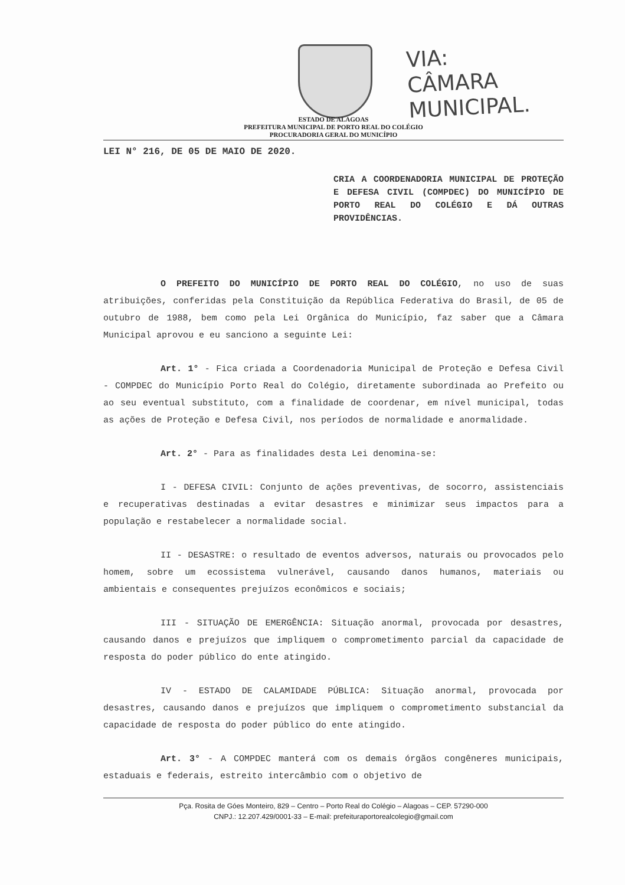VIA:
CÂMARA MUNICIPAL.
ESTADO DE ALAGOAS
PREFEITURA MUNICIPAL DE PORTO REAL DO COLÉGIO
PROCURADORIA GERAL DO MUNICÍPIO
LEI N° 216, DE 05 DE MAIO DE 2020.
CRIA A COORDENADORIA MUNICIPAL DE PROTEÇÃO E DEFESA CIVIL (COMPDEC) DO MUNICÍPIO DE PORTO REAL DO COLÉGIO E DÁ OUTRAS PROVIDÊNCIAS.
O PREFEITO DO MUNICÍPIO DE PORTO REAL DO COLÉGIO, no uso de suas atribuições, conferidas pela Constituição da República Federativa do Brasil, de 05 de outubro de 1988, bem como pela Lei Orgânica do Município, faz saber que a Câmara Municipal aprovou e eu sanciono a seguinte Lei:
Art. 1° - Fica criada a Coordenadoria Municipal de Proteção e Defesa Civil - COMPDEC do Município Porto Real do Colégio, diretamente subordinada ao Prefeito ou ao seu eventual substituto, com a finalidade de coordenar, em nível municipal, todas as ações de Proteção e Defesa Civil, nos períodos de normalidade e anormalidade.
Art. 2° - Para as finalidades desta Lei denomina-se:
I - DEFESA CIVIL: Conjunto de ações preventivas, de socorro, assistenciais e recuperativas destinadas a evitar desastres e minimizar seus impactos para a população e restabelecer a normalidade social.
II - DESASTRE: o resultado de eventos adversos, naturais ou provocados pelo homem, sobre um ecossistema vulnerável, causando danos humanos, materiais ou ambientais e consequentes prejuízos econômicos e sociais;
III - SITUAÇÃO DE EMERGÊNCIA: Situação anormal, provocada por desastres, causando danos e prejuízos que impliquem o comprometimento parcial da capacidade de resposta do poder público do ente atingido.
IV - ESTADO DE CALAMIDADE PÚBLICA: Situação anormal, provocada por desastres, causando danos e prejuízos que impliquem o comprometimento substancial da capacidade de resposta do poder público do ente atingido.
Art. 3° - A COMPDEC manterá com os demais órgãos congêneres municipais, estaduais e federais, estreito intercâmbio com o objetivo de
Pça. Rosita de Góes Monteiro, 829 – Centro – Porto Real do Colégio – Alagoas – CEP. 57290-000
CNPJ.: 12.207.429/0001-33 – E-mail: prefeituraportorealcolegio@gmail.com